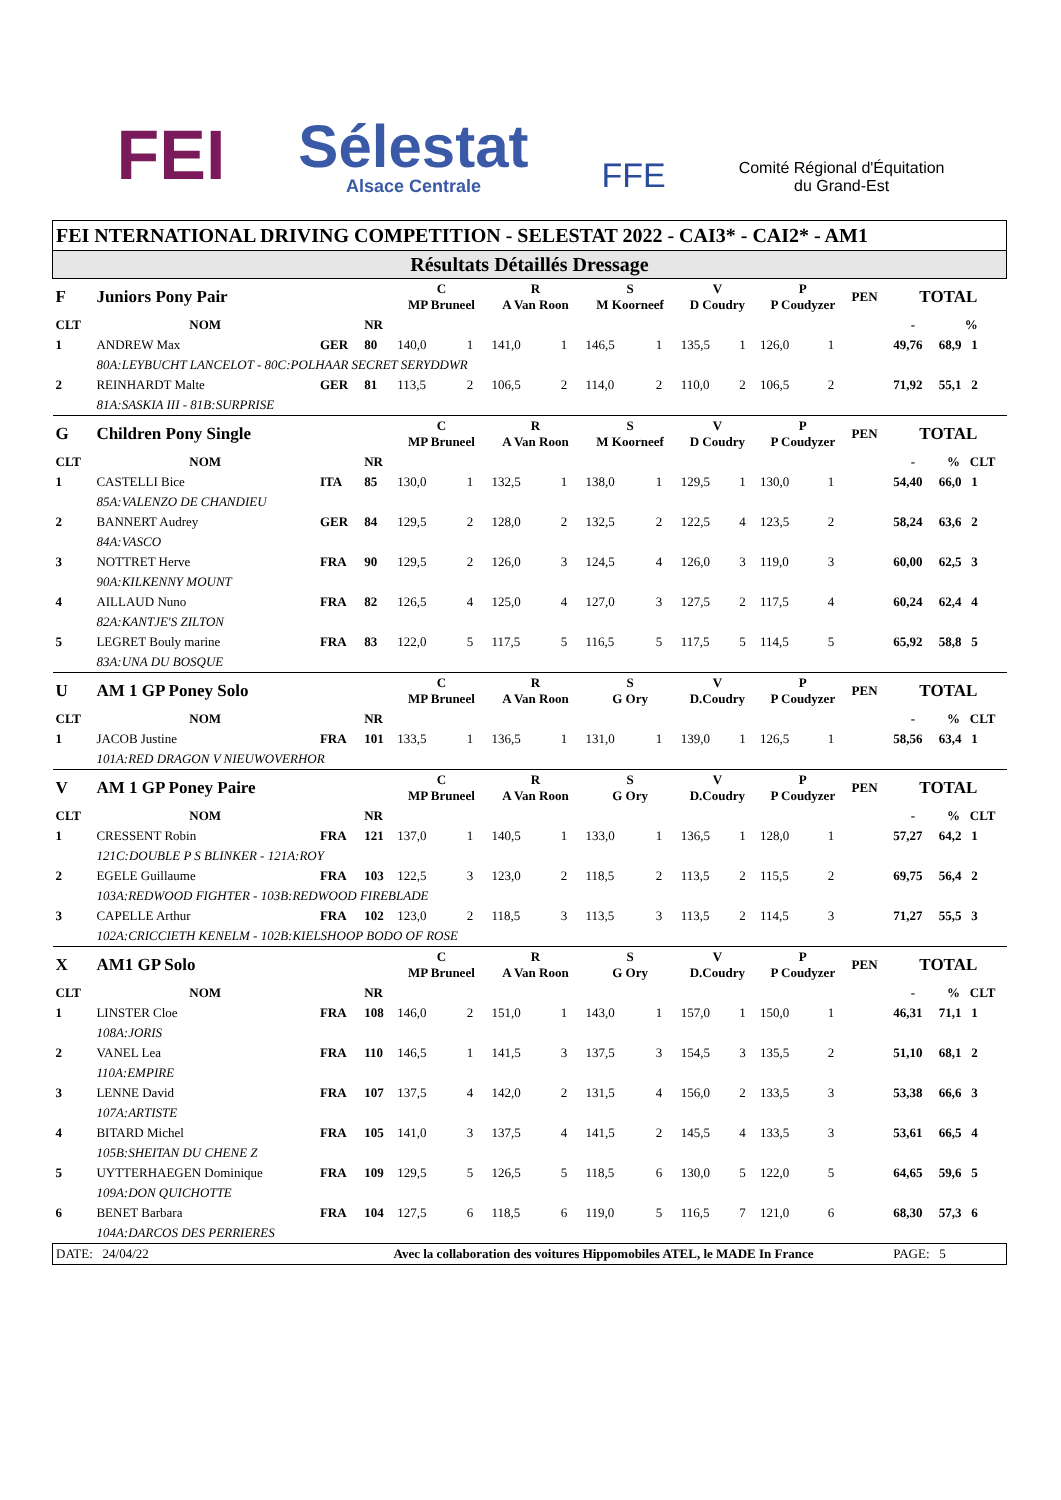FEI
Sélestat
Alsace Centrale
FFE
Comité Régional d'Équitation
du Grand-Est
| FEI NTERNATIONAL DRIVING COMPETITION - SELESTAT 2022 - CAI3* - CAI2* - AM1 | | | | | | | | | | | | | | | | |
| Résultats Détaillés Dressage | | | | | | | | | | | | | | | | |
| F | Juniors Pony Pair | | | C MP Bruneel | | R A Van Roon | | S M Koorneef | | V D Coudry | | P P Coudyzer | | PEN | TOTAL | |
| CLT | NOM | | NR | | | | | | | | | | | | - | % |
| 1 | ANDREW Max | GER | 80 | 140,0 | 1 | 141,0 | 1 | 146,5 | 1 | 135,5 | 1 | 126,0 | 1 | | 49,76 | 68,9 1 |
| | 80A:LEYBUCHT LANCELOT - 80C:POLHAAR SECRET SERYDDWR | | | | | | | | | | | | | | | |
| 2 | REINHARDT Malte | GER | 81 | 113,5 | 2 | 106,5 | 2 | 114,0 | 2 | 110,0 | 2 | 106,5 | 2 | | 71,92 | 55,1 2 |
| | 81A:SASKIA III - 81B:SURPRISE | | | | | | | | | | | | | | | |
| G | Children Pony Single | | | C MP Bruneel | | R A Van Roon | | S M Koorneef | | V D Coudry | | P P Coudyzer | | PEN | TOTAL | |
| CLT | NOM | | NR | | | | | | | | | | | | - | % CLT |
| 1 | CASTELLI Bice | ITA | 85 | 130,0 | 1 | 132,5 | 1 | 138,0 | 1 | 129,5 | 1 | 130,0 | 1 | | 54,40 | 66,0 1 |
| | 85A:VALENZO DE CHANDIEU | | | | | | | | | | | | | | | |
| 2 | BANNERT Audrey | GER | 84 | 129,5 | 2 | 128,0 | 2 | 132,5 | 2 | 122,5 | 4 | 123,5 | 2 | | 58,24 | 63,6 2 |
| | 84A:VASCO | | | | | | | | | | | | | | | |
| 3 | NOTTRET Herve | FRA | 90 | 129,5 | 2 | 126,0 | 3 | 124,5 | 4 | 126,0 | 3 | 119,0 | 3 | | 60,00 | 62,5 3 |
| | 90A:KILKENNY MOUNT | | | | | | | | | | | | | | | |
| 4 | AILLAUD Nuno | FRA | 82 | 126,5 | 4 | 125,0 | 4 | 127,0 | 3 | 127,5 | 2 | 117,5 | 4 | | 60,24 | 62,4 4 |
| | 82A:KANTJE'S ZILTON | | | | | | | | | | | | | | | |
| 5 | LEGRET Bouly marine | FRA | 83 | 122,0 | 5 | 117,5 | 5 | 116,5 | 5 | 117,5 | 5 | 114,5 | 5 | | 65,92 | 58,8 5 |
| | 83A:UNA DU BOSQUE | | | | | | | | | | | | | | | |
| U | AM 1 GP Poney Solo | | | C MP Bruneel | | R A Van Roon | | S G Ory | | V D.Coudry | | P P Coudyzer | | PEN | TOTAL | |
| CLT | NOM | | NR | | | | | | | | | | | | - | % CLT |
| 1 | JACOB Justine | FRA | 101 | 133,5 | 1 | 136,5 | 1 | 131,0 | 1 | 139,0 | 1 | 126,5 | 1 | | 58,56 | 63,4 1 |
| | 101A:RED DRAGON V NIEUWOVERHOR | | | | | | | | | | | | | | | |
| V | AM 1 GP Poney Paire | | | C MP Bruneel | | R A Van Roon | | S G Ory | | V D.Coudry | | P P Coudyzer | | PEN | TOTAL | |
| CLT | NOM | | NR | | | | | | | | | | | | - | % CLT |
| 1 | CRESSENT Robin | FRA | 121 | 137,0 | 1 | 140,5 | 1 | 133,0 | 1 | 136,5 | 1 | 128,0 | 1 | | 57,27 | 64,2 1 |
| | 121C:DOUBLE P S BLINKER - 121A:ROY | | | | | | | | | | | | | | | |
| 2 | EGELE Guillaume | FRA | 103 | 122,5 | 3 | 123,0 | 2 | 118,5 | 2 | 113,5 | 2 | 115,5 | 2 | | 69,75 | 56,4 2 |
| | 103A:REDWOOD FIGHTER - 103B:REDWOOD FIREBLADE | | | | | | | | | | | | | | | |
| 3 | CAPELLE Arthur | FRA | 102 | 123,0 | 2 | 118,5 | 3 | 113,5 | 3 | 113,5 | 2 | 114,5 | 3 | | 71,27 | 55,5 3 |
| | 102A:CRICCIETH KENELM - 102B:KIELSHOOP BODO OF ROSE | | | | | | | | | | | | | | | |
| X | AM1 GP Solo | | | C MP Bruneel | | R A Van Roon | | S G Ory | | V D.Coudry | | P P Coudyzer | | PEN | TOTAL | |
| CLT | NOM | | NR | | | | | | | | | | | | - | % CLT |
| 1 | LINSTER Cloe | FRA | 108 | 146,0 | 2 | 151,0 | 1 | 143,0 | 1 | 157,0 | 1 | 150,0 | 1 | | 46,31 | 71,1 1 |
| | 108A:JORIS | | | | | | | | | | | | | | | |
| 2 | VANEL Lea | FRA | 110 | 146,5 | 1 | 141,5 | 3 | 137,5 | 3 | 154,5 | 3 | 135,5 | 2 | | 51,10 | 68,1 2 |
| | 110A:EMPIRE | | | | | | | | | | | | | | | |
| 3 | LENNE David | FRA | 107 | 137,5 | 4 | 142,0 | 2 | 131,5 | 4 | 156,0 | 2 | 133,5 | 3 | | 53,38 | 66,6 3 |
| | 107A:ARTISTE | | | | | | | | | | | | | | | |
| 4 | BITARD Michel | FRA | 105 | 141,0 | 3 | 137,5 | 4 | 141,5 | 2 | 145,5 | 4 | 133,5 | 3 | | 53,61 | 66,5 4 |
| | 105B:SHEITAN DU CHENE Z | | | | | | | | | | | | | | | |
| 5 | UYTTERHAEGEN Dominique | FRA | 109 | 129,5 | 5 | 126,5 | 5 | 118,5 | 6 | 130,0 | 5 | 122,0 | 5 | | 64,65 | 59,6 5 |
| | 109A:DON QUICHOTTE | | | | | | | | | | | | | | | |
| 6 | BENET Barbara | FRA | 104 | 127,5 | 6 | 118,5 | 6 | 119,0 | 5 | 116,5 | 7 | 121,0 | 6 | | 68,30 | 57,3 6 |
| | 104A:DARCOS DES PERRIERES | | | | | | | | | | | | | | | |
| DATE: 24/04/22 | | Avec la collaboration des voitures Hippomobiles ATEL, le MADE In France | | | | | | | | | | | | | PAGE: 5 | |